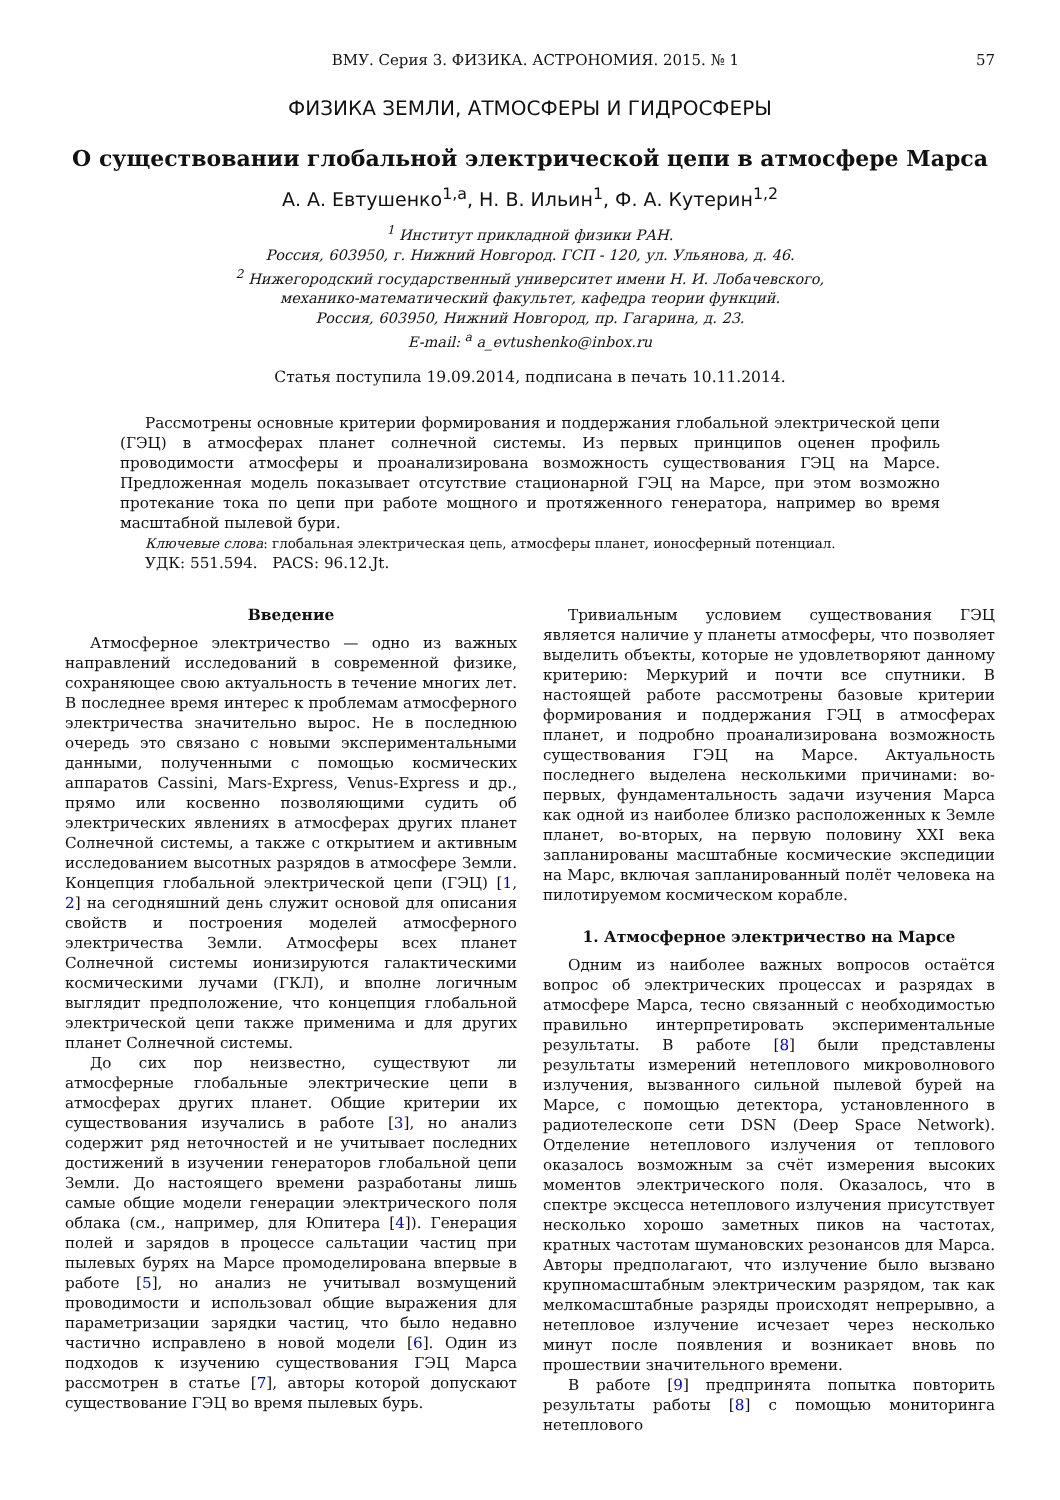ВМУ. Серия 3. ФИЗИКА. АСТРОНОМИЯ. 2015. № 1 57
ФИЗИКА ЗЕМЛИ, АТМОСФЕРЫ И ГИДРОСФЕРЫ
О существовании глобальной электрической цепи в атмосфере Марса
А. А. Евтушенко<sup>1,a</sup>, Н. В. Ильин<sup>1</sup>, Ф. А. Кутерин<sup>1,2</sup>
<sup>1</sup> Институт прикладной физики РАН.
Россия, 603950, г. Нижний Новгород. ГСП - 120, ул. Ульянова, д. 46.
<sup>2</sup> Нижегородский государственный университет имени Н. И. Лобачевского,
механико-математический факультет, кафедра теории функций.
Россия, 603950, Нижний Новгород, пр. Гагарина, д. 23.
E-mail: <sup>a</sup> a_evtushenko@inbox.ru
Статья поступила 19.09.2014, подписана в печать 10.11.2014.
Рассмотрены основные критерии формирования и поддержания глобальной электрической цепи (ГЭЦ) в атмосферах планет солнечной системы. Из первых принципов оценен профиль проводимости атмосферы и проанализирована возможность существования ГЭЦ на Марсе. Предложенная модель показывает отсутствие стационарной ГЭЦ на Марсе, при этом возможно протекание тока по цепи при работе мощного и протяженного генератора, например во время масштабной пылевой бури.
Ключевые слова: глобальная электрическая цепь, атмосферы планет, ионосферный потенциал.
УДК: 551.594. PACS: 96.12.Jt.
Введение
Атмосферное электричество — одно из важных направлений исследований в современной физике, сохраняющее свою актуальность в течение многих лет. В последнее время интерес к проблемам атмосферного электричества значительно вырос. Не в последнюю очередь это связано с новыми экспериментальными данными, полученными с помощью космических аппаратов Cassini, Mars-Express, Venus-Express и др., прямо или косвенно позволяющими судить об электрических явлениях в атмосферах других планет Солнечной системы, а также с открытием и активным исследованием высотных разрядов в атмосфере Земли. Концепция глобальной электрической цепи (ГЭЦ) [1, 2] на сегодняшний день служит основой для описания свойств и построения моделей атмосферного электричества Земли. Атмосферы всех планет Солнечной системы ионизируются галактическими космическими лучами (ГКЛ), и вполне логичным выглядит предположение, что концепция глобальной электрической цепи также применима и для других планет Солнечной системы.
До сих пор неизвестно, существуют ли атмосферные глобальные электрические цепи в атмосферах других планет. Общие критерии их существования изучались в работе [3], но анализ содержит ряд неточностей и не учитывает последних достижений в изучении генераторов глобальной цепи Земли. До настоящего времени разработаны лишь самые общие модели генерации электрического поля облака (см., например, для Юпитера [4]). Генерация полей и зарядов в процессе сальтации частиц при пылевых бурях на Марсе промоделирована впервые в работе [5], но анализ не учитывал возмущений проводимости и использовал общие выражения для параметризации зарядки частиц, что было недавно частично исправлено в новой модели [6]. Один из подходов к изучению существования ГЭЦ Марса рассмотрен в статье [7], авторы которой допускают существование ГЭЦ во время пылевых бурь.
Тривиальным условием существования ГЭЦ является наличие у планеты атмосферы, что позволяет выделить объекты, которые не удовлетворяют данному критерию: Меркурий и почти все спутники. В настоящей работе рассмотрены базовые критерии формирования и поддержания ГЭЦ в атмосферах планет, и подробно проанализирована возможность существования ГЭЦ на Марсе. Актуальность последнего выделена несколькими причинами: во-первых, фундаментальность задачи изучения Марса как одной из наиболее близко расположенных к Земле планет, во-вторых, на первую половину XXI века запланированы масштабные космические экспедиции на Марс, включая запланированный полёт человека на пилотируемом космическом корабле.
1. Атмосферное электричество на Марсе
Одним из наиболее важных вопросов остаётся вопрос об электрических процессах и разрядах в атмосфере Марса, тесно связанный с необходимостью правильно интерпретировать экспериментальные результаты. В работе [8] были представлены результаты измерений нетеплового микроволнового излучения, вызванного сильной пылевой бурей на Марсе, с помощью детектора, установленного в радиотелескопе сети DSN (Deep Space Network). Отделение нетеплового излучения от теплового оказалось возможным за счёт измерения высоких моментов электрического поля. Оказалось, что в спектре эксцесса нетеплового излучения присутствует несколько хорошо заметных пиков на частотах, кратных частотам шумановских резонансов для Марса. Авторы предполагают, что излучение было вызвано крупномасштабным электрическим разрядом, так как мелкомасштабные разряды происходят непрерывно, а нетепловое излучение исчезает через несколько минут после появления и возникает вновь по прошествии значительного времени.
В работе [9] предпринята попытка повторить результаты работы [8] с помощью мониторинга нетеплового